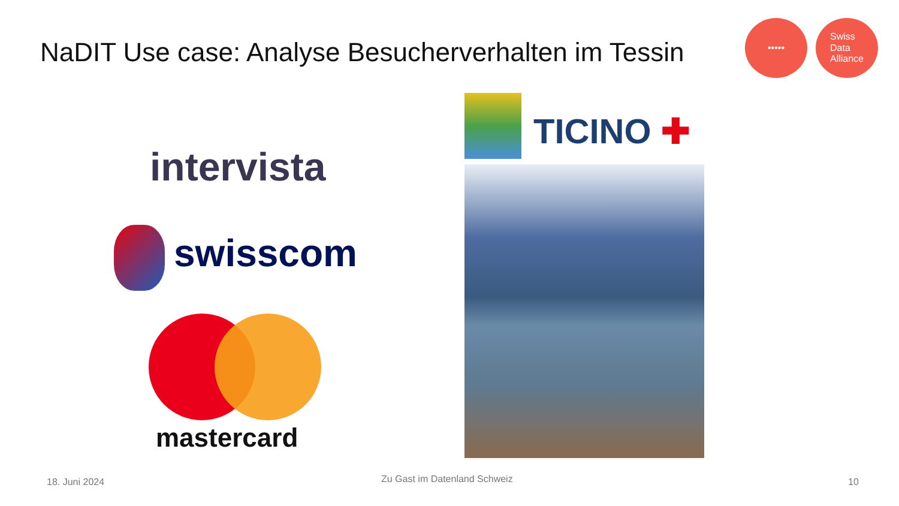NaDIT Use case: Analyse Besucherverhalten im Tessin
••••• Swiss
Data
Alliance
intervista
swisscom
mastercard
TICINO ✚
18. Juni 2024 Zu Gast im Datenland Schweiz 10